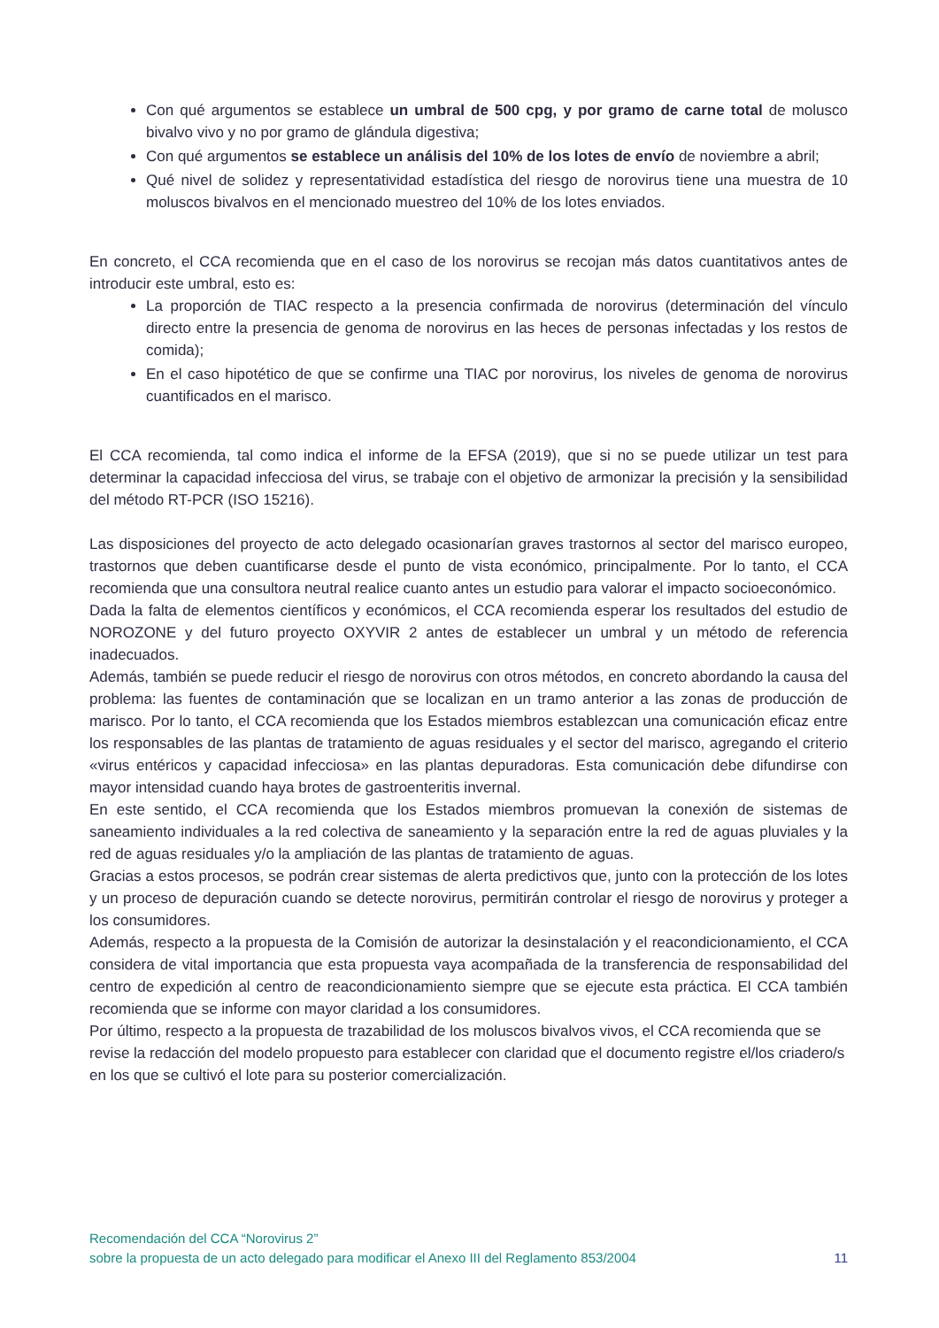Con qué argumentos se establece un umbral de 500 cpg, y por gramo de carne total de molusco bivalvo vivo y no por gramo de glándula digestiva;
Con qué argumentos se establece un análisis del 10% de los lotes de envío de noviembre a abril;
Qué nivel de solidez y representatividad estadística del riesgo de norovirus tiene una muestra de 10 moluscos bivalvos en el mencionado muestreo del 10% de los lotes enviados.
En concreto, el CCA recomienda que en el caso de los norovirus se recojan más datos cuantitativos antes de introducir este umbral, esto es:
La proporción de TIAC respecto a la presencia confirmada de norovirus (determinación del vínculo directo entre la presencia de genoma de norovirus en las heces de personas infectadas y los restos de comida);
En el caso hipotético de que se confirme una TIAC por norovirus, los niveles de genoma de norovirus cuantificados en el marisco.
El CCA recomienda, tal como indica el informe de la EFSA (2019), que si no se puede utilizar un test para determinar la capacidad infecciosa del virus, se trabaje con el objetivo de armonizar la precisión y la sensibilidad del método RT-PCR (ISO 15216).
Las disposiciones del proyecto de acto delegado ocasionarían graves trastornos al sector del marisco europeo, trastornos que deben cuantificarse desde el punto de vista económico, principalmente. Por lo tanto, el CCA recomienda que una consultora neutral realice cuanto antes un estudio para valorar el impacto socioeconómico.
Dada la falta de elementos científicos y económicos, el CCA recomienda esperar los resultados del estudio de NOROZONE y del futuro proyecto OXYVIR 2 antes de establecer un umbral y un método de referencia inadecuados.
Además, también se puede reducir el riesgo de norovirus con otros métodos, en concreto abordando la causa del problema: las fuentes de contaminación que se localizan en un tramo anterior a las zonas de producción de marisco. Por lo tanto, el CCA recomienda que los Estados miembros establezcan una comunicación eficaz entre los responsables de las plantas de tratamiento de aguas residuales y el sector del marisco, agregando el criterio «virus entéricos y capacidad infecciosa» en las plantas depuradoras. Esta comunicación debe difundirse con mayor intensidad cuando haya brotes de gastroenteritis invernal.
En este sentido, el CCA recomienda que los Estados miembros promuevan la conexión de sistemas de saneamiento individuales a la red colectiva de saneamiento y la separación entre la red de aguas pluviales y la red de aguas residuales y/o la ampliación de las plantas de tratamiento de aguas.
Gracias a estos procesos, se podrán crear sistemas de alerta predictivos que, junto con la protección de los lotes y un proceso de depuración cuando se detecte norovirus, permitirán controlar el riesgo de norovirus y proteger a los consumidores.
Además, respecto a la propuesta de la Comisión de autorizar la desinstalación y el reacondicionamiento, el CCA considera de vital importancia que esta propuesta vaya acompañada de la transferencia de responsabilidad del centro de expedición al centro de reacondicionamiento siempre que se ejecute esta práctica. El CCA también recomienda que se informe con mayor claridad a los consumidores.
Por último, respecto a la propuesta de trazabilidad de los moluscos bivalvos vivos, el CCA recomienda que se revise la redacción del modelo propuesto para establecer con claridad que el documento registre el/los criadero/s en los que se cultivó el lote para su posterior comercialización.
Recomendación del CCA “Norovirus 2”
sobre la propuesta de un acto delegado para modificar el Anexo III del Reglamento 853/2004 11